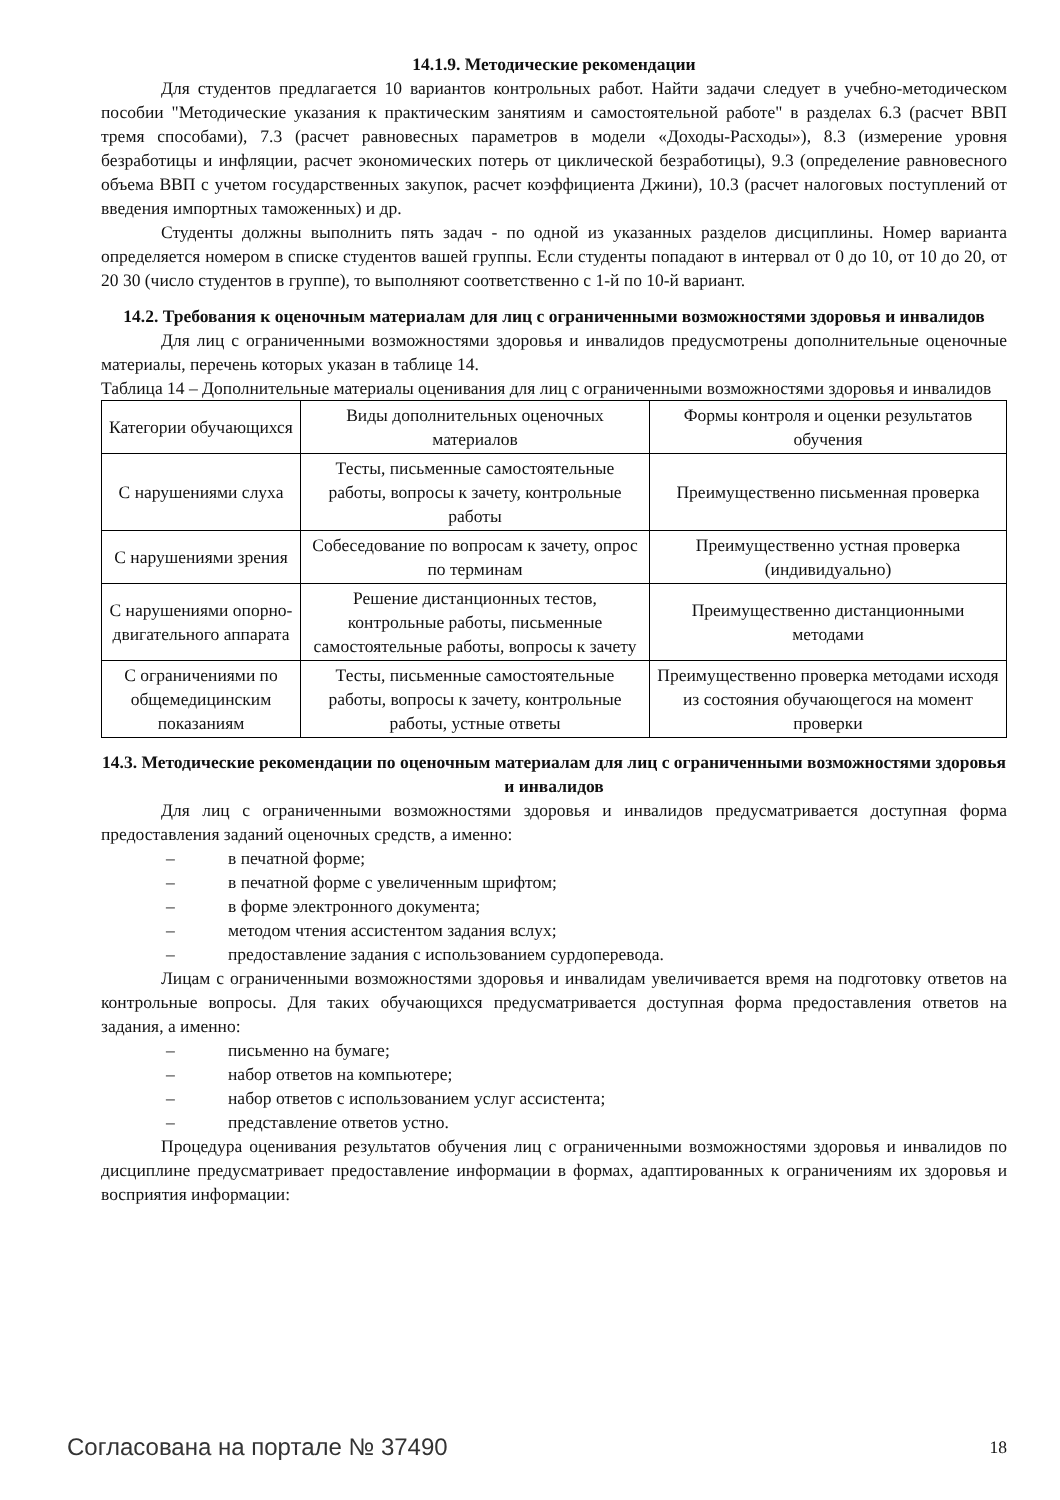14.1.9. Методические рекомендации
Для студентов предлагается 10 вариантов контрольных работ. Найти задачи следует в учебно-методическом пособии "Методические указания к практическим занятиям и самостоятельной работе" в разделах 6.3 (расчет ВВП тремя способами), 7.3 (расчет равновесных параметров в модели «Доходы-Расходы»), 8.3 (измерение уровня безработицы и инфляции, расчет экономических потерь от циклической безработицы), 9.3 (определение равновесного объема ВВП с учетом государственных закупок, расчет коэффициента Джини), 10.3 (расчет налоговых поступлений от введения импортных таможенных) и др.
Студенты должны выполнить пять задач - по одной из указанных разделов дисциплины. Номер варианта определяется номером в списке студентов вашей группы. Если студенты попадают в интервал от 0 до 10, от 10 до 20, от 20 30 (число студентов в группе), то выполняют соответственно с 1-й по 10-й вариант.
14.2. Требования к оценочным материалам для лиц с ограниченными возможностями здоровья и инвалидов
Для лиц с ограниченными возможностями здоровья и инвалидов предусмотрены дополнительные оценочные материалы, перечень которых указан в таблице 14.
Таблица 14 – Дополнительные материалы оценивания для лиц с ограниченными возможностями здоровья и инвалидов
| Категории обучающихся | Виды дополнительных оценочных материалов | Формы контроля и оценки результатов обучения |
| С нарушениями слуха | Тесты, письменные самостоятельные работы, вопросы к зачету, контрольные работы | Преимущественно письменная проверка |
| С нарушениями зрения | Собеседование по вопросам к зачету, опрос по терминам | Преимущественно устная проверка (индивидуально) |
| С нарушениями опорно-двигательного аппарата | Решение дистанционных тестов, контрольные работы, письменные самостоятельные работы, вопросы к зачету | Преимущественно дистанционными методами |
| С ограничениями по общемедицинским показаниям | Тесты, письменные самостоятельные работы, вопросы к зачету, контрольные работы, устные ответы | Преимущественно проверка методами исходя из состояния обучающегося на момент проверки |
14.3. Методические рекомендации по оценочным материалам для лиц с ограниченными возможностями здоровья и инвалидов
Для лиц с ограниченными возможностями здоровья и инвалидов предусматривается доступная форма предоставления заданий оценочных средств, а именно:
– в печатной форме;
– в печатной форме с увеличенным шрифтом;
– в форме электронного документа;
– методом чтения ассистентом задания вслух;
– предоставление задания с использованием сурдоперевода.
Лицам с ограниченными возможностями здоровья и инвалидам увеличивается время на подготовку ответов на контрольные вопросы. Для таких обучающихся предусматривается доступная форма предоставления ответов на задания, а именно:
– письменно на бумаге;
– набор ответов на компьютере;
– набор ответов с использованием услуг ассистента;
– представление ответов устно.
Процедура оценивания результатов обучения лиц с ограниченными возможностями здоровья и инвалидов по дисциплине предусматривает предоставление информации в формах, адаптированных к ограничениям их здоровья и восприятия информации:
Согласована на портале № 37490 18